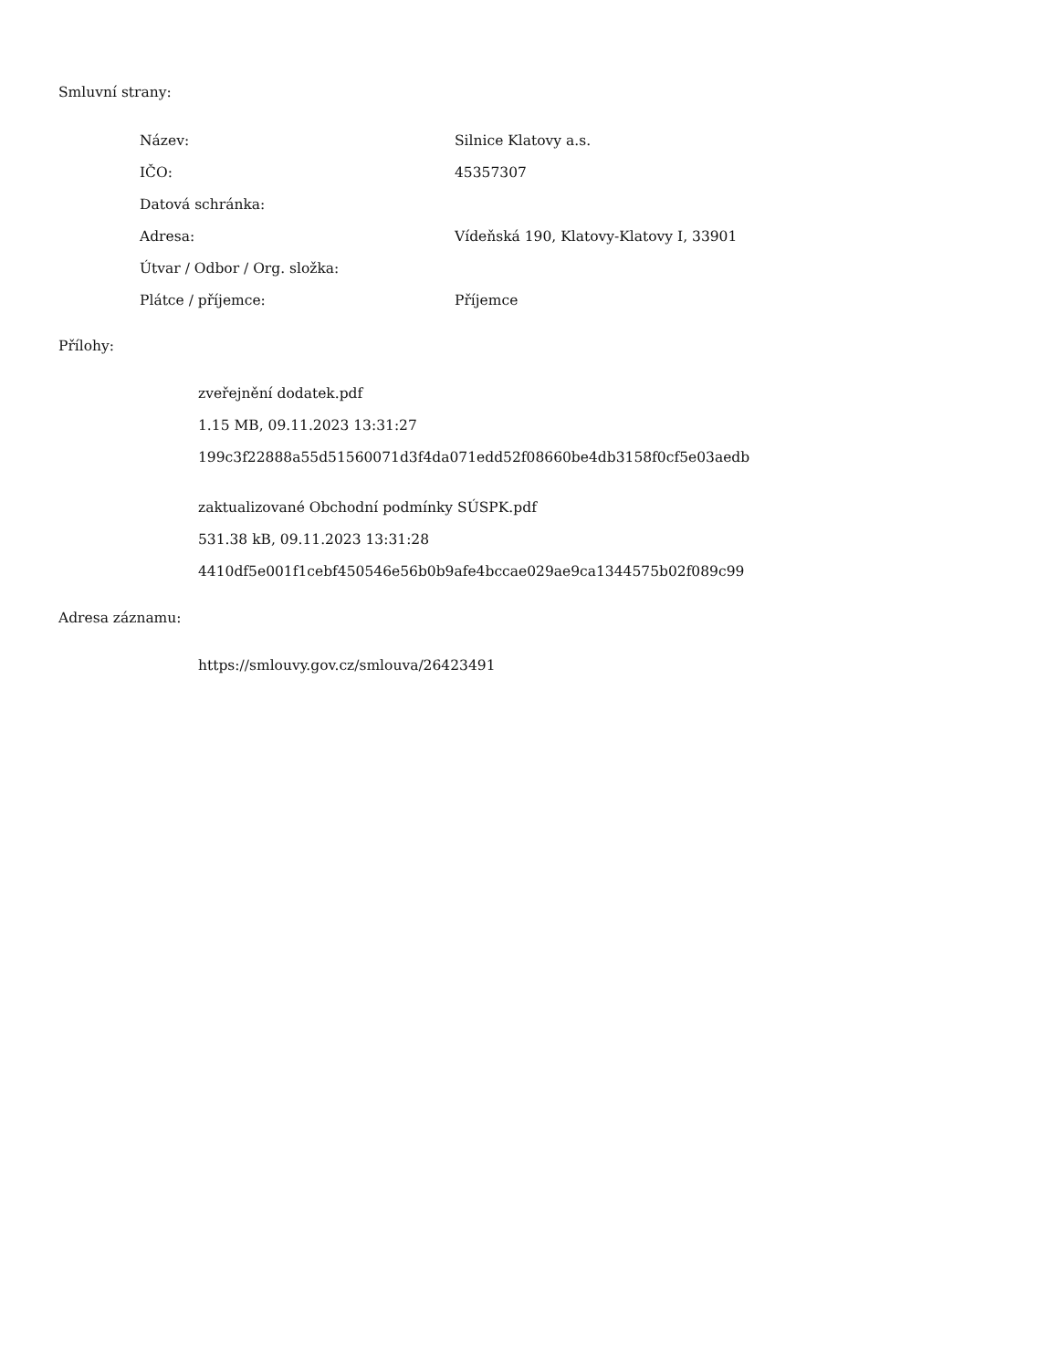Smluvní strany:
| Název: | Silnice Klatovy a.s. |
| IČO: | 45357307 |
| Datová schránka: | |
| Adresa: | Vídeňská 190, Klatovy-Klatovy I, 33901 |
| Útvar / Odbor / Org. složka: | |
| Plátce / příjemce: | Příjemce |
Přílohy:
zveřejnění dodatek.pdf
1.15 MB, 09.11.2023 13:31:27
199c3f22888a55d51560071d3f4da071edd52f08660be4db3158f0cf5e03aedb
zaktualizované Obchodní podmínky SÚSPK.pdf
531.38 kB, 09.11.2023 13:31:28
4410df5e001f1cebf450546e56b0b9afe4bccae029ae9ca1344575b02f089c99
Adresa záznamu:
https://smlouvy.gov.cz/smlouva/26423491